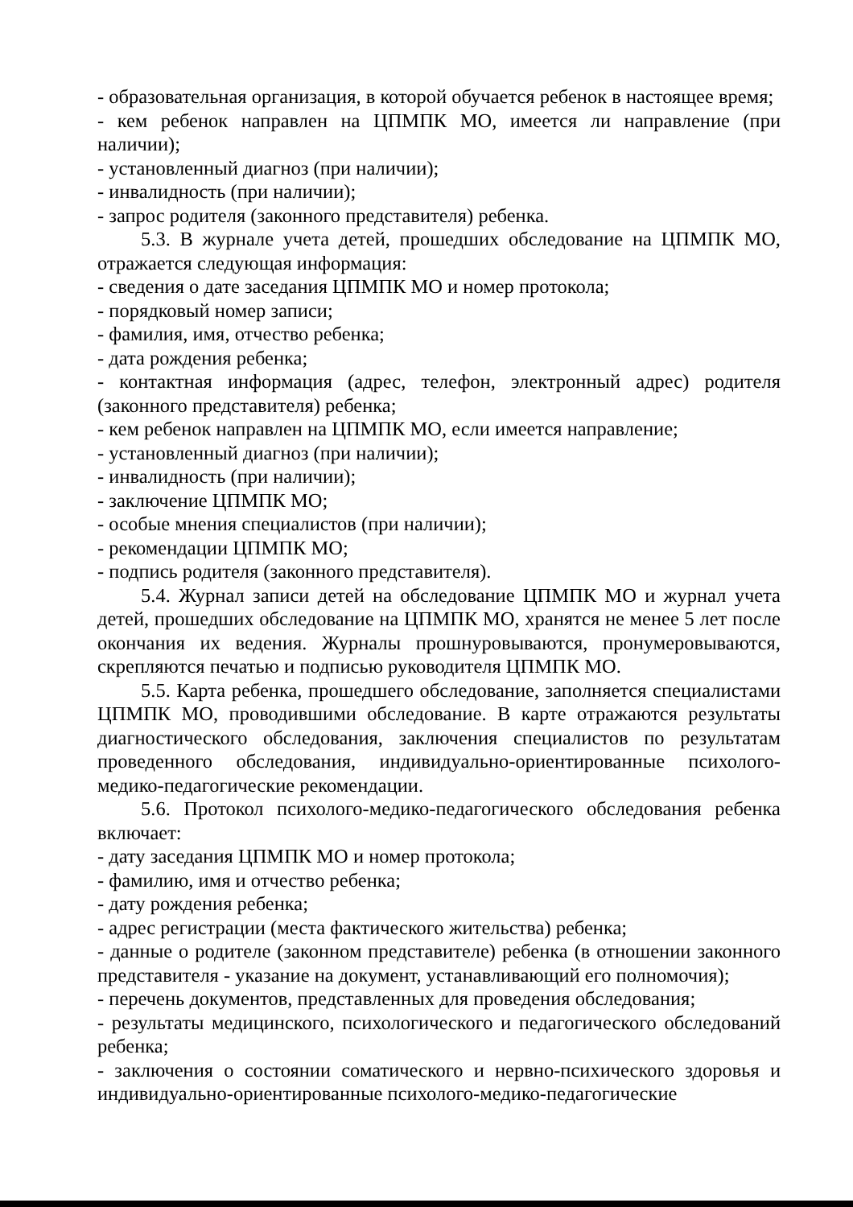- образовательная организация, в которой обучается ребенок в настоящее время;
- кем ребенок направлен на ЦПМПК МО, имеется ли направление (при наличии);
- установленный диагноз (при наличии);
- инвалидность (при наличии);
- запрос родителя (законного представителя) ребенка.
5.3. В журнале учета детей, прошедших обследование на ЦПМПК МО, отражается следующая информация:
- сведения о дате заседания ЦПМПК МО и номер протокола;
- порядковый номер записи;
- фамилия, имя, отчество ребенка;
- дата рождения ребенка;
- контактная информация (адрес, телефон, электронный адрес) родителя (законного представителя) ребенка;
- кем ребенок направлен на ЦПМПК МО, если имеется направление;
- установленный диагноз (при наличии);
- инвалидность (при наличии);
- заключение ЦПМПК МО;
- особые мнения специалистов (при наличии);
- рекомендации ЦПМПК МО;
- подпись родителя (законного представителя).
5.4. Журнал записи детей на обследование ЦПМПК МО и журнал учета детей, прошедших обследование на ЦПМПК МО, хранятся не менее 5 лет после окончания их ведения. Журналы прошнуровываются, пронумеровываются, скрепляются печатью и подписью руководителя ЦПМПК МО.
5.5. Карта ребенка, прошедшего обследование, заполняется специалистами ЦПМПК МО, проводившими обследование. В карте отражаются результаты диагностического обследования, заключения специалистов по результатам проведенного обследования, индивидуально-ориентированные психолого-медико-педагогические рекомендации.
5.6. Протокол психолого-медико-педагогического обследования ребенка включает:
- дату заседания ЦПМПК МО и номер протокола;
- фамилию, имя и отчество ребенка;
- дату рождения ребенка;
- адрес регистрации (места фактического жительства) ребенка;
- данные о родителе (законном представителе) ребенка (в отношении законного представителя - указание на документ, устанавливающий его полномочия);
- перечень документов, представленных для проведения обследования;
- результаты медицинского, психологического и педагогического обследований ребенка;
- заключения о состоянии соматического и нервно-психического здоровья и индивидуально-ориентированные психолого-медико-педагогические